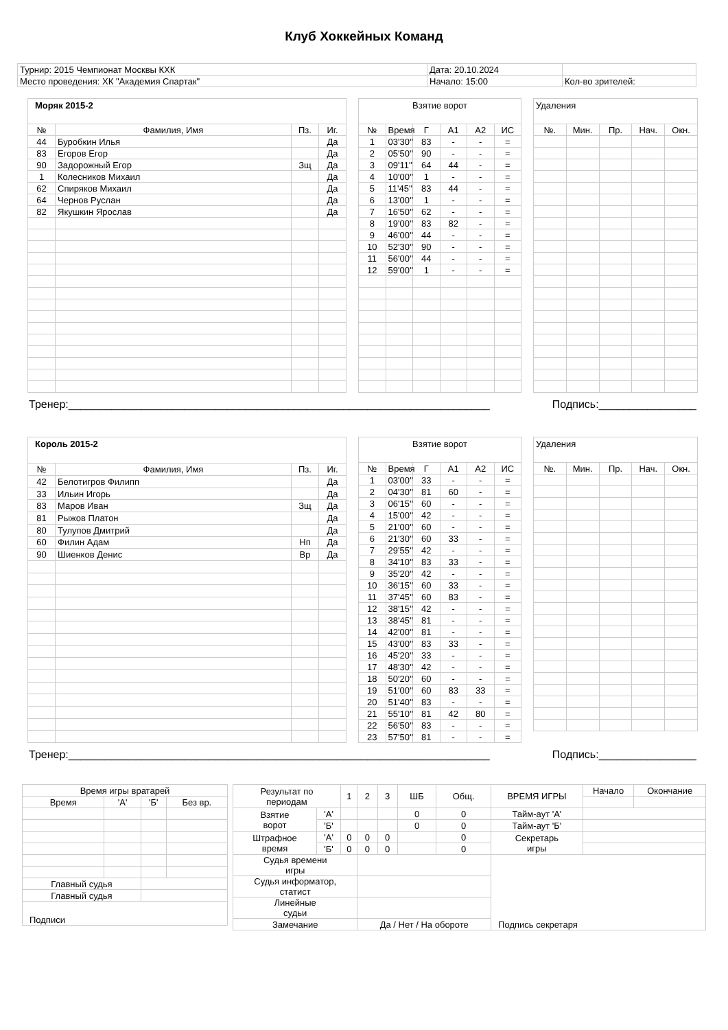Клуб Хоккейных Команд
| Турнир: 2015 Чемпионат Москвы КХК | Дата: 20.10.2024 | |
| Место проведения: ХК "Академия Спартак" | Начало: 15:00 | Кол-во зрителей: |
| Моряк 2015-2 | | | |
| № | Фамилия, Имя | Пз. | Иг. |
| 44 | Буробкин Илья | | Да |
| 83 | Егоров Егор | | Да |
| 90 | Задорожный Егор | Зщ | Да |
| 1 | Колесников Михаил | | Да |
| 62 | Спиряков Михаил | | Да |
| 64 | Чернов Руслан | | Да |
| 82 | Якушкин Ярослав | | Да |
| Взятие ворот | | | | | |
| № | Время | Г | А1 | А2 | ИС |
| 1 | 03'30'' | 83 | - | - | = |
| 2 | 05'50'' | 90 | - | - | = |
| 3 | 09'11'' | 64 | 44 | - | = |
| 4 | 10'00'' | 1 | - | - | = |
| 5 | 11'45'' | 83 | 44 | - | = |
| 6 | 13'00'' | 1 | - | - | = |
| 7 | 16'50'' | 62 | - | - | = |
| 8 | 19'00'' | 83 | 82 | - | = |
| 9 | 46'00'' | 44 | - | - | = |
| 10 | 52'30'' | 90 | - | - | = |
| 11 | 56'00'' | 44 | - | - | = |
| 12 | 59'00'' | 1 | - | - | = |
| Удаления | | | | |
| №. | Мин. | Пр. | Нач. | Окн. |
Тренер:_____________________________________________________________________ Подпись:________________
| Король 2015-2 | | | |
| № | Фамилия, Имя | Пз. | Иг. |
| 42 | Белотигров Филипп | | Да |
| 33 | Ильин Игорь | | Да |
| 83 | Маров Иван | Зщ | Да |
| 81 | Рыжов Платон | | Да |
| 80 | Тулупов Дмитрий | | Да |
| 60 | Филин Адам | Нп | Да |
| 90 | Шиенков Денис | Вр | Да |
| Взятие ворот | | | | | |
| № | Время | Г | А1 | А2 | ИС |
| 1 | 03'00'' | 33 | - | - | = |
| 2 | 04'30'' | 81 | 60 | - | = |
| 3 | 06'15'' | 60 | - | - | = |
| 4 | 15'00'' | 42 | - | - | = |
| 5 | 21'00'' | 60 | - | - | = |
| 6 | 21'30'' | 60 | 33 | - | = |
| 7 | 29'55'' | 42 | - | - | = |
| 8 | 34'10'' | 83 | 33 | - | = |
| 9 | 35'20'' | 42 | - | - | = |
| 10 | 36'15'' | 60 | 33 | - | = |
| 11 | 37'45'' | 60 | 83 | - | = |
| 12 | 38'15'' | 42 | - | - | = |
| 13 | 38'45'' | 81 | - | - | = |
| 14 | 42'00'' | 81 | - | - | = |
| 15 | 43'00'' | 83 | 33 | - | = |
| 16 | 45'20'' | 33 | - | - | = |
| 17 | 48'30'' | 42 | - | - | = |
| 18 | 50'20'' | 60 | - | - | = |
| 19 | 51'00'' | 60 | 83 | 33 | = |
| 20 | 51'40'' | 83 | - | - | = |
| 21 | 55'10'' | 81 | 42 | 80 | = |
| 22 | 56'50'' | 83 | - | - | = |
| 23 | 57'50'' | 81 | - | - | = |
| Удаления | | | | |
| №. | Мин. | Пр. | Нач. | Окн. |
Тренер:_____________________________________________________________________ Подпись:________________
| Время игры вратарей | | | |
| Время | 'А' | 'Б' | Без вр. |
| Главный судья | | | |
| Главный судья | | | |
| Подписи | | | |
| Результат по периодам | | 1 | 2 | 3 | ШБ | Общ. | ВРЕМЯ ИГРЫ | Начало | Окончание |
| Взятие ворот | 'А' | | | | 0 | 0 | Тайм-аут 'А' | | |
| | 'Б' | | | | 0 | 0 | Тайм-аут 'Б' | | |
| Штрафное время | 'А' | 0 | 0 | 0 | | 0 | Секретарь игры | | |
| | 'Б' | 0 | 0 | 0 | | 0 | | | |
| Судья времени игры | | | | | | | Подпись секретаря | | |
| Судья информатор, статист | | | | | | | | | |
| Линейные судьи | | | | | | | | | |
| Замечание | | | Да / Нет / На обороте | | | | | | |